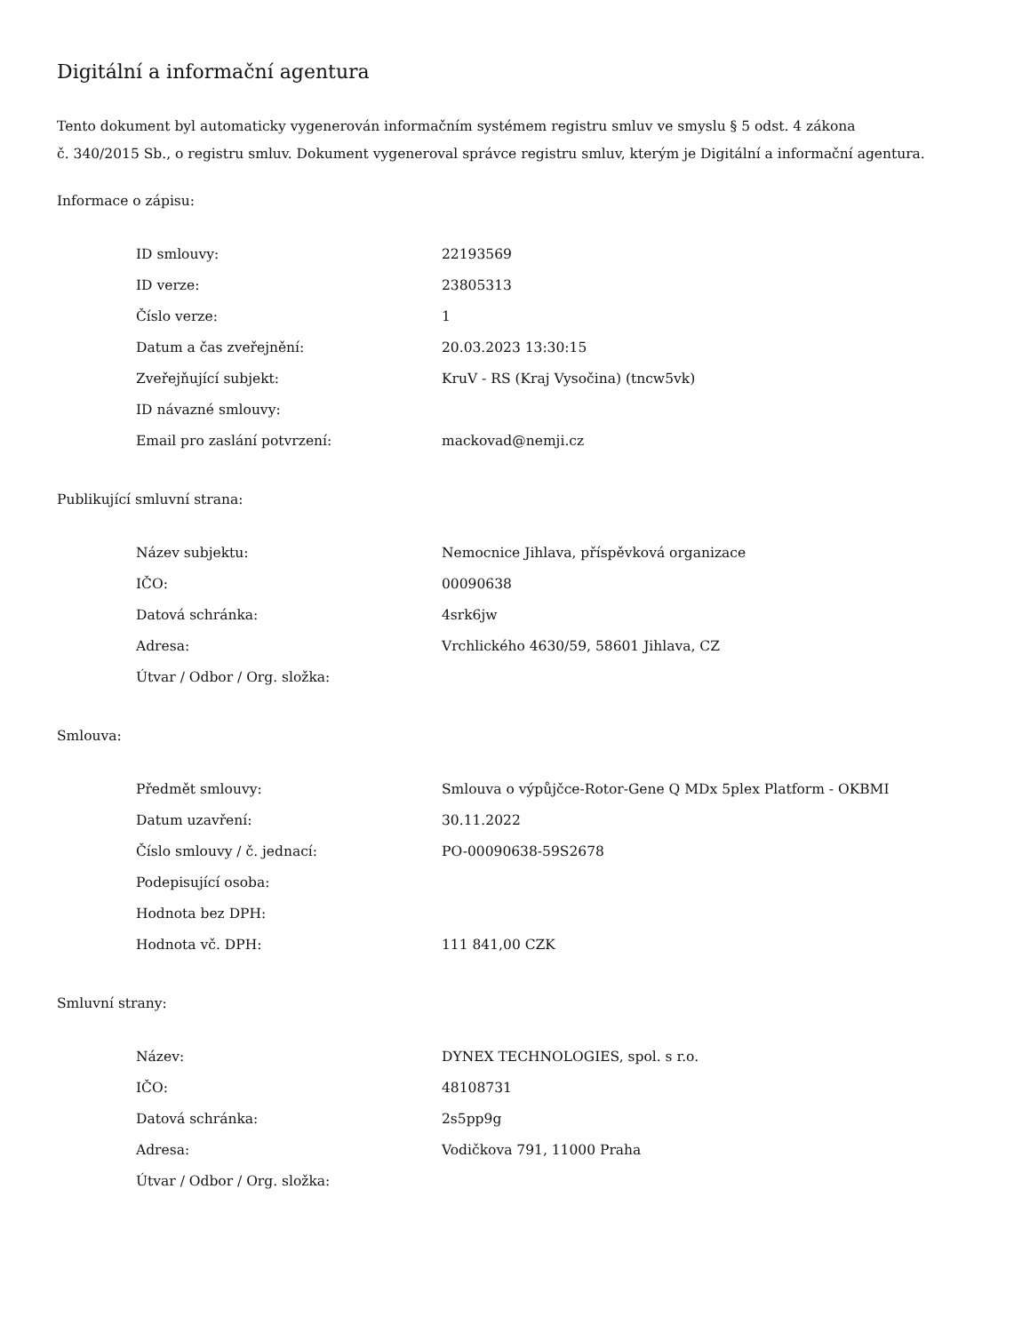Digitální a informační agentura
Tento dokument byl automaticky vygenerován informačním systémem registru smluv ve smyslu § 5 odst. 4 zákona
č. 340/2015 Sb., o registru smluv. Dokument vygeneroval správce registru smluv, kterým je Digitální a informační agentura.
Informace o zápisu:
| ID smlouvy: | 22193569 |
| ID verze: | 23805313 |
| Číslo verze: | 1 |
| Datum a čas zveřejnění: | 20.03.2023 13:30:15 |
| Zveřejňující subjekt: | KruV - RS (Kraj Vysočina) (tncw5vk) |
| ID návazné smlouvy: | |
| Email pro zaslání potvrzení: | mackovad@nemji.cz |
Publikující smluvní strana:
| Název subjektu: | Nemocnice Jihlava, příspěvková organizace |
| IČO: | 00090638 |
| Datová schránka: | 4srk6jw |
| Adresa: | Vrchlického 4630/59, 58601 Jihlava, CZ |
| Útvar / Odbor / Org. složka: | |
Smlouva:
| Předmět smlouvy: | Smlouva o výpůjčce-Rotor-Gene Q MDx 5plex Platform - OKBMI |
| Datum uzavření: | 30.11.2022 |
| Číslo smlouvy / č. jednací: | PO-00090638-59S2678 |
| Podepisující osoba: | |
| Hodnota bez DPH: | |
| Hodnota vč. DPH: | 111 841,00 CZK |
Smluvní strany:
| Název: | DYNEX TECHNOLOGIES, spol. s r.o. |
| IČO: | 48108731 |
| Datová schránka: | 2s5pp9g |
| Adresa: | Vodičkova 791, 11000 Praha |
| Útvar / Odbor / Org. složka: | |